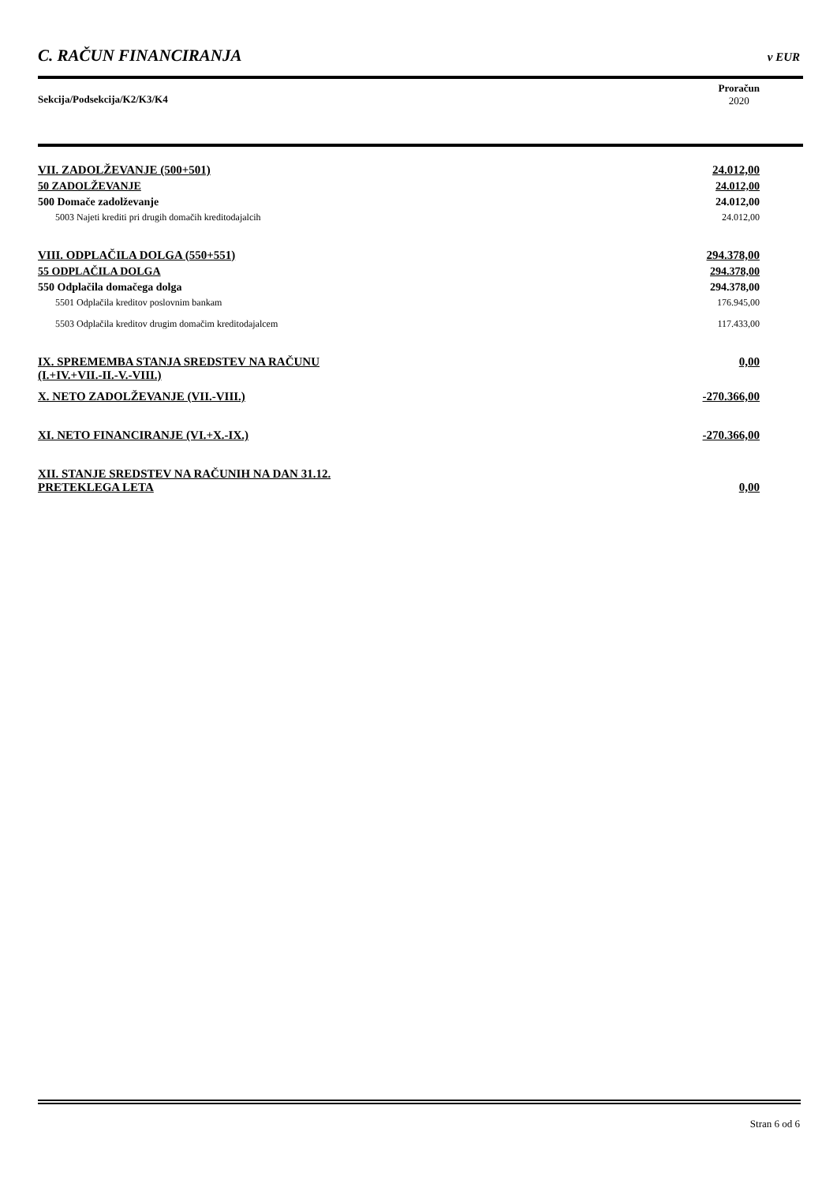C. RAČUN FINANCIRANJA v EUR
Sekcija/Podsekcija/K2/K3/K4
Proračun
2020
| VII. ZADOLŽEVANJE (500+501) | 24.012,00 |
| 50 ZADOLŽEVANJE | 24.012,00 |
| 500 Domače zadolževanje | 24.012,00 |
| 5003 Najeti krediti pri drugih domačih kreditodajalcih | 24.012,00 |
| VIII. ODPLAČILA DOLGA (550+551) | 294.378,00 |
| 55 ODPLAČILA DOLGA | 294.378,00 |
| 550 Odplačila domačega dolga | 294.378,00 |
| 5501 Odplačila kreditov poslovnim bankam | 176.945,00 |
| 5503 Odplačila kreditov drugim domačim kreditodajalcem | 117.433,00 |
| IX. SPREMEMBA STANJA SREDSTEV NA RAČUNU (I.+IV.+VII.-II.-V.-VIII.) | 0,00 |
| X. NETO ZADOLŽEVANJE (VII.-VIII.) | -270.366,00 |
| XI. NETO FINANCIRANJE (VI.+X.-IX.) | -270.366,00 |
| XII. STANJE SREDSTEV NA RAČUNIH NA DAN 31.12. PRETEKLEGA LETA | 0,00 |
Stran 6 od 6